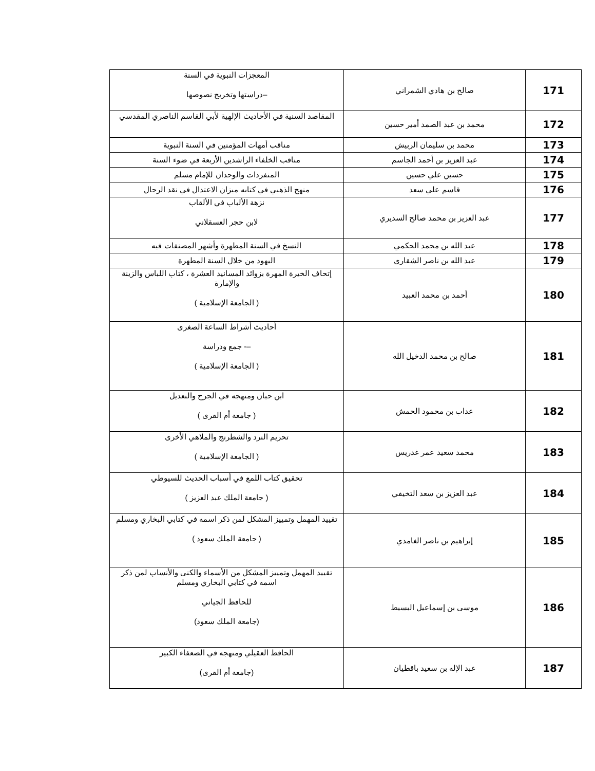| 171 | صالح بن هادي الشمراني | المعجزات النبوية في السنة –دراستها وتخريج نصوصها |
| 172 | محمد بن عبد الصمد أمير حسين | المقاصد السنية في الأحاديث الإلهية لأبي القاسم الناصري المقدسي |
| 173 | محمد بن سليمان الربيش | مناقب أمهات المؤمنين في السنة النبوية |
| 174 | عبد العزيز بن أحمد الجاسم | مناقب الخلفاء الراشدين الأربعة في ضوء السنة |
| 175 | حسين علي حسين | المنفردات والوحدان للإمام مسلم |
| 176 | قاسم علي سعد | منهج الذهبي في كتابه ميزان الاعتدال في نقد الرجال |
| 177 | عبد العزيز بن محمد صالح السديري | نزهة الألباب في الألقاب لابن حجر العسقلاني |
| 178 | عبد الله بن محمد الحكمي | النسخ في السنة المطهرة وأشهر المصنفات فيه |
| 179 | عبد الله بن ناصر الشقاري | اليهود من خلال السنة المطهرة |
| 180 | أحمد بن محمد العبيد | إتحاف الخيرة المهرة بزوائد المسانيد العشرة ، كتاب اللباس والزينة والإمارة ( الجامعة الإسلامية ) |
| 181 | صالح بن محمد الدخيل الله | أحاديث أشراط الساعة الصغرى –- جمع ودراسة ( الجامعة الإسلامية ) |
| 182 | عداب بن محمود الحمش | ابن حبان ومنهجه في الجرح والتعديل ( جامعة أم القرى ) |
| 183 | محمد سعيد عمر غدريس | تحريم النرد والشطرنج والملاهي الأخرى ( الجامعة الإسلامية ) |
| 184 | عبد العزيز بن سعد التخيفي | تحقيق كتاب اللمع في أسباب الحديث للسيوطي ( جامعة الملك عبد العزيز ) |
| 185 | إبراهيم بن ناصر الغامدي | تقييد المهمل وتمييز المشكل لمن ذكر اسمه في كتابي البخاري ومسلم ( جامعة الملك سعود ) |
| 186 | موسى بن إسماعيل البسيط | تقييد المهمل وتمييز المشكل من الأسماء والكنى والأنساب لمن ذكر اسمه في كتابي البخاري ومسلم للحافظ الجياني (جامعة الملك سعود) |
| 187 | عبد الإله بن سعيد باقطيان | الحافظ العقيلي ومنهجه في الضعفاء الكبير (جامعة أم القرى) |